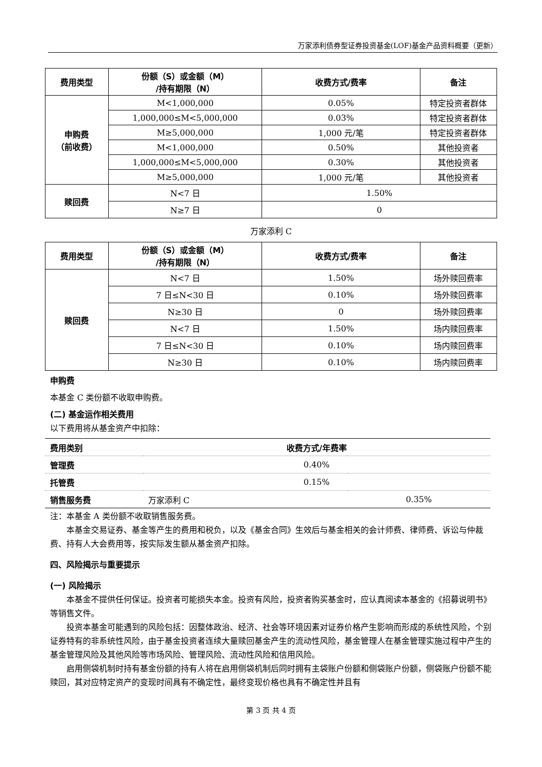万家添利债券型证券投资基金(LOF)基金产品资料概要（更新）
| 费用类型 | 份额（S）或金额（M） /持有期限（N） | 收费方式/费率 | 备注 |
| --- | --- | --- | --- |
| 申购费 （前收费） | M<1,000,000 | 0.05% | 特定投资者群体 |
| | 1,000,000≤M<5,000,000 | 0.03% | 特定投资者群体 |
| | M≥5,000,000 | 1,000 元/笔 | 特定投资者群体 |
| | M<1,000,000 | 0.50% | 其他投资者 |
| | 1,000,000≤M<5,000,000 | 0.30% | 其他投资者 |
| | M≥5,000,000 | 1,000 元/笔 | 其他投资者 |
| 赎回费 | N<7 日 | 1.50% | |
| | N≥7 日 | 0 | |
万家添利 C
| 费用类型 | 份额（S）或金额（M） /持有期限（N） | 收费方式/费率 | 备注 |
| --- | --- | --- | --- |
| 赎回费 | N<7 日 | 1.50% | 场外赎回费率 |
| | 7 日≤N<30 日 | 0.10% | 场外赎回费率 |
| | N≥30 日 | 0 | 场外赎回费率 |
| | N<7 日 | 1.50% | 场内赎回费率 |
| | 7 日≤N<30 日 | 0.10% | 场内赎回费率 |
| | N≥30 日 | 0.10% | 场内赎回费率 |
申购费
本基金 C 类份额不收取申购费。
(二) 基金运作相关费用
以下费用将从基金资产中扣除：
| 费用类别 | 收费方式/年费率 | |
| 管理费 | 0.40% | |
| 托管费 | 0.15% | |
| 销售服务费 | 万家添利 C | 0.35% |
注：本基金 A 类份额不收取销售服务费。
本基金交易证券、基金等产生的费用和税负，以及《基金合同》生效后与基金相关的会计师费、律师费、诉讼与仲裁费、持有人大会费用等，按实际发生额从基金资产扣除。
四、风险揭示与重要提示
(一) 风险揭示
本基金不提供任何保证。投资者可能损失本金。投资有风险，投资者购买基金时，应认真阅读本基金的《招募说明书》等销售文件。
投资本基金可能遇到的风险包括：因整体政治、经济、社会等环境因素对证券价格产生影响而形成的系统性风险，个别证券特有的非系统性风险，由于基金投资者连续大量赎回基金产生的流动性风险，基金管理人在基金管理实施过程中产生的基金管理风险及其他风险等市场风险、管理风险、流动性风险和信用风险。
启用侧袋机制时持有基金份额的持有人将在启用侧袋机制后同时拥有主袋账户份额和侧袋账户份额，侧袋账户份额不能赎回，其对应特定资产的变现时间具有不确定性，最终变现价格也具有不确定性并且有
第 3 页 共 4 页